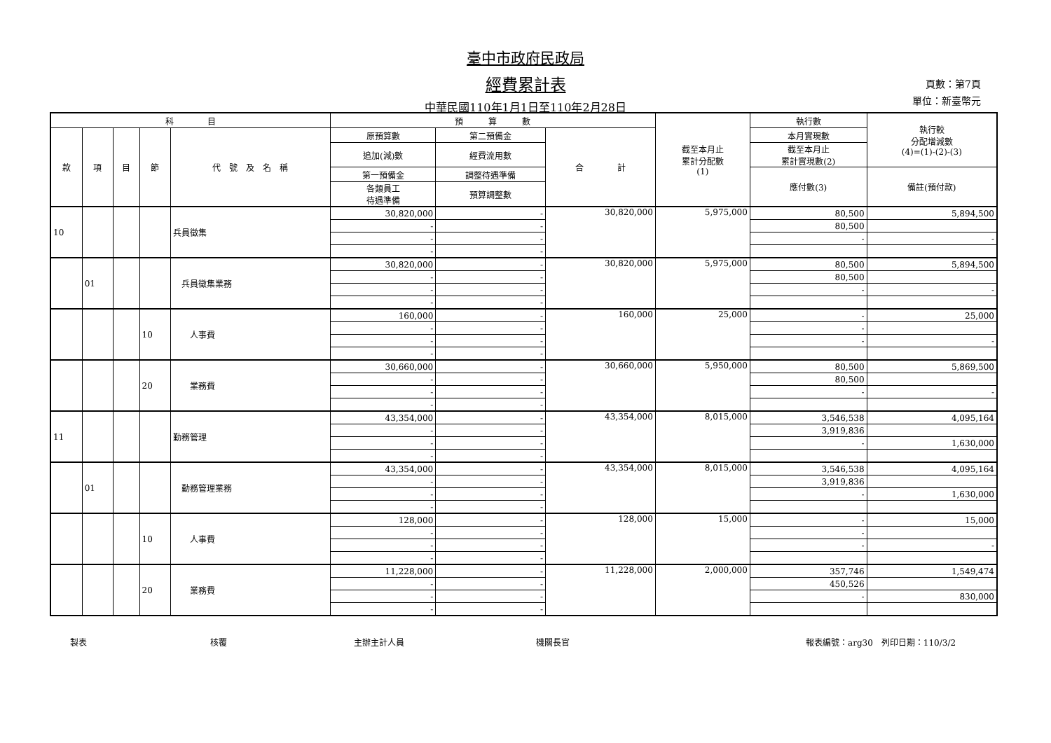臺中市政府民政局
經費累計表
中華民國110年1月1日至110年2月28日
頁數：第7頁
單位：新臺幣元
| 科 目 | | | | | 預 算 數 | | | 截至本月止 累計分配數 (1) | 執行數 | 執行較 分配增減數 (4)=(1)-(2)-(3) |
| --- | --- | --- | --- | --- | --- | --- | --- | --- | --- | --- |
| 款 | 項 | 目 | 節 | 代 號 及 名 稱 | 原預算數 | 第二預備金 | 合 計 | | 本月實現數 | |
| | | | | | 追加(減)數 | 經費流用數 | | | 截至本月止 累計實現數(2) | |
| | | | | | 第一預備金 | 調整待遇準備 | | | 應付數(3) | 備註(預付款) |
| | | | | | 各類員工 待遇準備 | 預算調整數 | | | | |
| 10 | | | | 兵員徵集 | 30,820,000 | - | 30,820,000 | 5,975,000 | 80,500 | 5,894,500 |
| | | | | | - | - | | | 80,500 | |
| | | | | | - | - | | | - | - |
| | | | | | - | - | | | | |
| | 01 | | | 兵員徵集業務 | 30,820,000 | - | 30,820,000 | 5,975,000 | 80,500 | 5,894,500 |
| | | | | | - | - | | | 80,500 | |
| | | | | | - | - | | | - | - |
| | | | | | - | - | | | | |
| | | | 10 | 人事費 | 160,000 | - | 160,000 | 25,000 | - | 25,000 |
| | | | | | - | - | | | - | |
| | | | | | - | - | | | - | - |
| | | | | | - | - | | | | |
| | | | 20 | 業務費 | 30,660,000 | - | 30,660,000 | 5,950,000 | 80,500 | 5,869,500 |
| | | | | | - | - | | | 80,500 | |
| | | | | | - | - | | | - | - |
| | | | | | - | - | | | | |
| 11 | | | | 勤務管理 | 43,354,000 | - | 43,354,000 | 8,015,000 | 3,546,538 | 4,095,164 |
| | | | | | - | - | | | 3,919,836 | |
| | | | | | - | - | | | - | 1,630,000 |
| | | | | | - | - | | | | |
| | 01 | | | 勤務管理業務 | 43,354,000 | - | 43,354,000 | 8,015,000 | 3,546,538 | 4,095,164 |
| | | | | | - | - | | | 3,919,836 | |
| | | | | | - | - | | | - | 1,630,000 |
| | | | | | - | - | | | | |
| | | | 10 | 人事費 | 128,000 | - | 128,000 | 15,000 | - | 15,000 |
| | | | | | - | - | | | - | |
| | | | | | - | - | | | - | - |
| | | | | | - | - | | | | |
| | | | 20 | 業務費 | 11,228,000 | - | 11,228,000 | 2,000,000 | 357,746 | 1,549,474 |
| | | | | | - | - | | | 450,526 | |
| | | | | | - | - | | | - | 830,000 |
| | | | | | - | - | | | | |
製表 核覆 主辦主計人員 機關長官 報表編號：arg30　列印日期：110/3/2